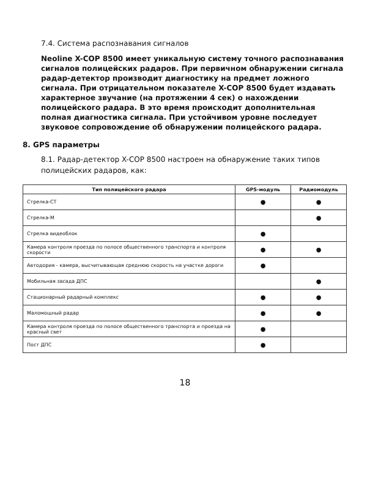7.4. Система распознавания сигналов
Neoline X-COP 8500 имеет уникальную систему точного распознавания сигналов полицейских радаров. При первичном обнаружении сигнала радар-детектор производит диагностику на предмет ложного сигнала. При отрицательном показателе X-COP 8500 будет издавать характерное звучание (на протяжении 4 сек) о нахождении полицейского радара. В это время происходит дополнительная полная диагностика сигнала. При устойчивом уровне последует звуковое сопровождение об обнаружении полицейского радара.
8. GPS параметры
8.1. Радар-детектор X-COP 8500 настроен на обнаружение таких типов полицейских радаров, как:
| Тип полицейского радара | GPS-модуль | Радиомодуль |
| --- | --- | --- |
| Стрелка-СТ | ● | ● |
| Стрелка-М | | ● |
| Стрелка видеоблок | ● | |
| Камера контроля проезда по полосе общественного транспорта и контроля скорости | ● | ● |
| Автодория - камера, высчитывающая среднюю скорость на участке дороги | ● | |
| Мобильная засада ДПС | | ● |
| Стационарный радарный комплекс | ● | ● |
| Маломощный радар | ● | ● |
| Камера контроля проезда по полосе общественного транспорта и проезда на красный свет | ● | |
| Пост ДПС | ● | |
18